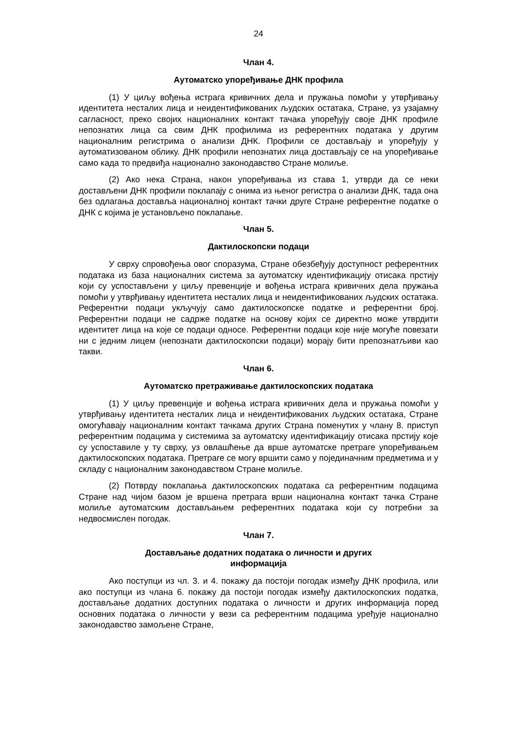24
Члан 4.
Аутоматско упоређивање ДНК профила
(1) У циљу вођења истрага кривичних дела и пружања помоћи у утврђивању идентитета несталих лица и неидентификованих људских остатака, Стране, уз узајамну сагласност, преко својих националних контакт тачака упоређују своје ДНК профиле непознатих лица са свим ДНК профилима из референтних података у другим националним регистрима о анализи ДНК. Профили се достављају и упоређују у аутоматизованом облику. ДНК профили непознатих лица достављају се на упоређивање само када то предвиђа национално законодавство Стране молиље.
(2) Ако нека Страна, након упоређивања из става 1, утврди да се неки достављени ДНК профили поклапају с онима из њеног регистра о анализи ДНК, тада она без одлагања доставља националној контакт тачки друге Стране референтне податке о ДНК с којима је установљено поклапање.
Члан 5.
Дактилоскопски подаци
У сврху спровођења овог споразума, Стране обезбеђују доступност референтних података из база националних система за аутоматску идентификацију отисака прстију који су успостављени у циљу превенције и вођења истрага кривичних дела пружања помоћи у утврђивању идентитета несталих лица и неидентификованих људских остатака. Референтни подаци укључују само дактилоскопске податке и референтни број. Референтни подаци не садрже податке на основу којих се директно може утврдити идентитет лица на које се подаци односе. Референтни подаци које није могуће повезати ни с једним лицем (непознати дактилоскопски подаци) морају бити препознатљиви као такви.
Члан 6.
Аутоматско претраживање дактилоскопских података
(1) У циљу превенције и вођења истрага кривичних дела и пружања помоћи у утврђивању идентитета несталих лица и неидентификованих људских остатака, Стране омогућавају националним контакт тачкама других Страна поменутих у члану 8. приступ референтним подацима у системима за аутоматску идентификацију отисака прстију које су успоставиле у ту сврху, уз овлашћење да врше аутоматске претраге упоређивањем дактилоскопских података. Претраге се могу вршити само у појединачним предметима и у складу с националним законодавством Стране молиље.
(2) Потврду поклапања дактилоскопских података са референтним подацима Стране над чијом базом је вршена претрага врши национална контакт тачка Стране молиље аутоматским достављањем референтних података који су потребни за недвосмислен погодак.
Члан 7.
Достављање додатних података о личности и других
информација
Ако поступци из чл. 3. и 4. покажу да постоји погодак између ДНК профила, или ако поступци из члана 6. покажу да постоји погодак између дактилоскопских податка, достављање додатних доступних података о личности и других информација поред основних података о личности у вези са референтним подацима уређује национално законодавство замољене Стране,